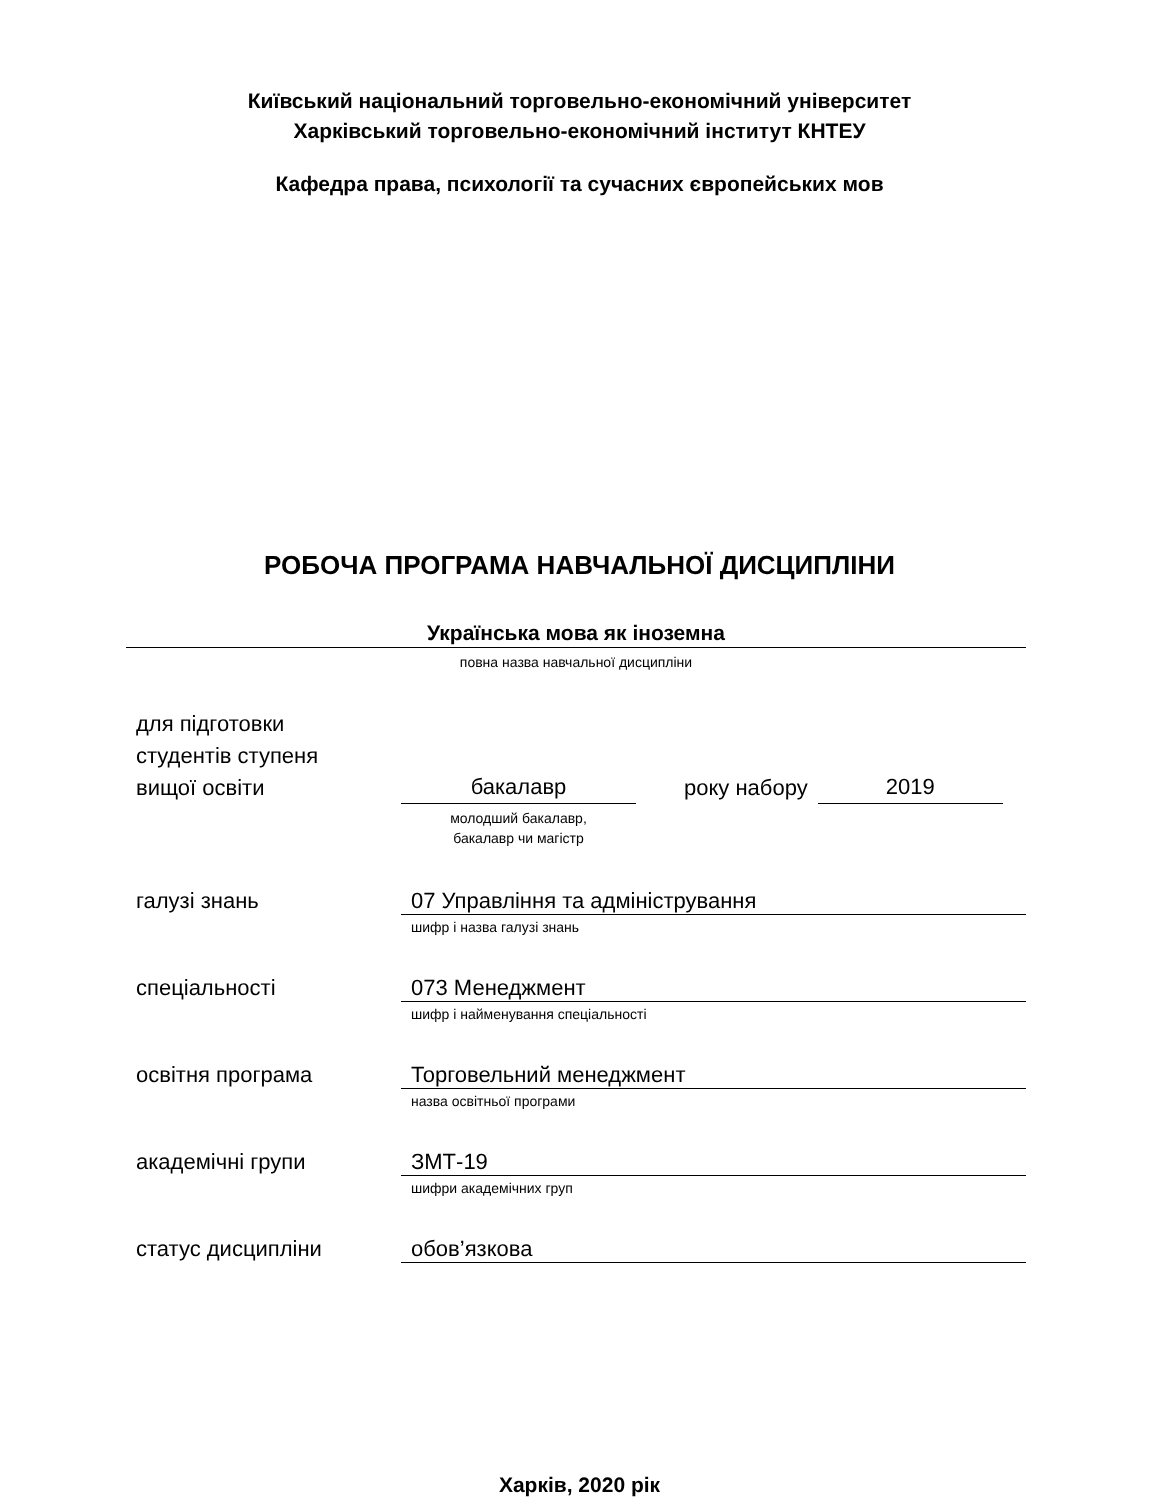Київський національний торговельно-економічний університет
Харківський торговельно-економічний інститут КНТЕУ
Кафедра права, психології та сучасних європейських мов
РОБОЧА ПРОГРАМА НАВЧАЛЬНОЇ ДИСЦИПЛІНИ
Українська мова як іноземна
повна назва навчальної дисципліни
для підготовки
студентів ступеня
вищої освіти
бакалавр року набору 2019
молодший бакалавр,
бакалавр чи магістр
галузі знань 07 Управління та адміністрування
шифр і назва галузі знань
спеціальності 073 Менеджмент
шифр і найменування спеціальності
освітня програма Торговельний менеджмент
назва освітньої програми
академічні групи ЗМТ-19
шифри академічних груп
статус дисципліни обов’язкова
Харків, 2020 рік